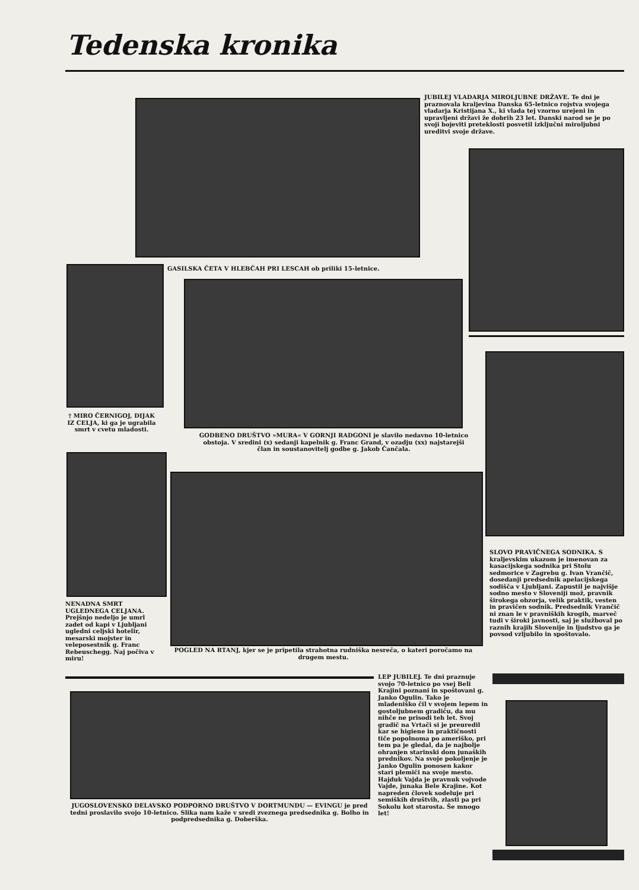Tedenska kronika
JUBILEJ VLADARJA MIROLJUBNE DRŽAVE. Te dni je praznovala kraljevina Danska 65-letnico rojstva svojega vladarja Kristijana X., ki vlada tej vzorno urejeni in upravljeni državi že dobrih 23 let. Danski narod se je po svoji bojeviti preteklosti posvetil izključni miroljubni ureditvi svoje države.
GASILSKA ČETA V HLEBČAH PRI LESCAH ob priliki 15-letnice.
† MIRO ČERNIGOJ, DIJAK IZ CELJA, ki ga je ugrabila smrt v cvetu mladosti.
GODBENO DRUŠTVO »MURA« V GORNJI RADGONI je slavilo nedavno 10-letnico obstoja. V sredini (x) sedanji kapelnik g. Franc Grand, v ozadju (xx) najstarejši član in soustanovitelj godbe g. Jakob Čančala.
SLOVO PRAVIČNEGA SODNIKA. S kraljevskim ukazom je imenovan za kasacijskega sodnika pri Stolu sedmorice v Zagrebu g. Ivan Vrančič, dosedanji predsednik apelacijskega sodišča v Ljubljani. Zapustil je najvišje sodno mesto v Sloveniji mož, pravnik širokega obzorja, velik praktik, vesten in pravičen sodnik. Predsednik Vrančič ni znan le v pravniških krogih, marveč tudi v široki javnosti, saj je služboval po raznih krajih Slovenije in ljudstvo ga je povsod vzljubilo in spoštovalo.
NENADNA SMRT UGLEDNEGA CELJANA. Prejšnjo nedeljo je umrl zadet od kapi v Ljubljani ugledni celjski hotelir, mesarski mojster in veleposestnik g. Franc Rebeuschegg. Naj počiva v miru!
POGLED NA RTANJ, kjer se je pripetila strahotna rudniška nesreča, o kateri poročamo na drugem mestu.
LEP JUBILEJ. Te dni praznuje svojo 70-letnico po vsej Beli Krajini poznani in spoštovani g. Janko Ogulin. Tako je mladeniško čil v svojem lepem in gostoljubnem gradiču, da mu nihče ne prisodi teh let. Svoj gradič na Vrtači si je preuredil kar se higiene in praktičnosti tiče popolnoma po ameriško, pri tem pa je gledal, da je najbolje ohranjen starinski dom junaških prednikov. Na svoje pokoljenje je Janko Ogulin ponosen kakor stari plemiči na svoje mesto. Hajduk Vajda je pravnuk vojvode Vajde, junaka Bele Krajine. Kot napreden človek sodeluje pri semiških društvih, zlasti pa pri Sokolu kot starosta. Še mnogo let!
JUGOSLOVENSKO DELAVSKO PODPORNO DRUŠTVO V DORTMUNDU — EVINGU je pred tedni proslavilo svojo 10-letnico. Slika nam kaže v sredi zveznega predsednika g. Bolho in podpredsednika g. Doberška.